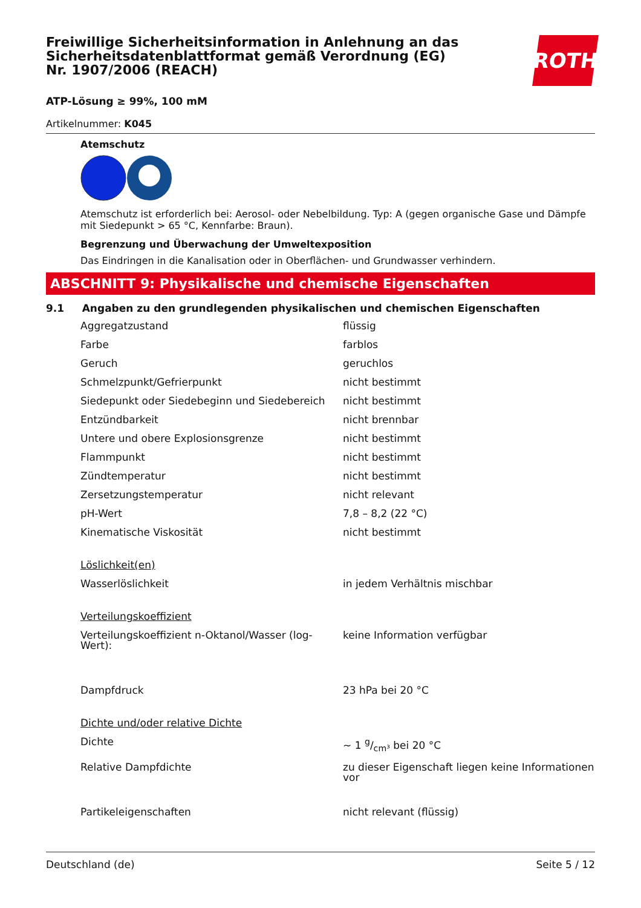Freiwillige Sicherheitsinformation in Anlehnung an das Sicherheitsdatenblattformat gemäß Verordnung (EG) Nr. 1907/2006 (REACH)
ROTH
ATP-Lösung ≥ 99%, 100 mM
Artikelnummer: K045
Atemschutz
Atemschutz ist erforderlich bei: Aerosol- oder Nebelbildung. Typ: A (gegen organische Gase und Dämpfe mit Siedepunkt > 65 °C, Kennfarbe: Braun).
Begrenzung und Überwachung der Umweltexposition
Das Eindringen in die Kanalisation oder in Oberflächen- und Grundwasser verhindern.
ABSCHNITT 9: Physikalische und chemische Eigenschaften
9.1 Angaben zu den grundlegenden physikalischen und chemischen Eigenschaften
| Aggregatzustand | flüssig |
| Farbe | farblos |
| Geruch | geruchlos |
| Schmelzpunkt/Gefrierpunkt | nicht bestimmt |
| Siedepunkt oder Siedebeginn und Siedebereich | nicht bestimmt |
| Entzündbarkeit | nicht brennbar |
| Untere und obere Explosionsgrenze | nicht bestimmt |
| Flammpunkt | nicht bestimmt |
| Zündtemperatur | nicht bestimmt |
| Zersetzungstemperatur | nicht relevant |
| pH-Wert | 7,8 – 8,2 (22 °C) |
| Kinematische Viskosität | nicht bestimmt |
| Löslichkeit(en) | |
| Wasserlöslichkeit | in jedem Verhältnis mischbar |
| Verteilungskoeffizient | |
| Verteilungskoeffizient n-Oktanol/Wasser (log-Wert): | keine Information verfügbar |
| Dampfdruck | 23 hPa bei 20 °C |
| Dichte und/oder relative Dichte | |
| Dichte | ~ 1 g/cm³ bei 20 °C |
| Relative Dampfdichte | zu dieser Eigenschaft liegen keine Informationen vor |
| Partikeleigenschaften | nicht relevant (flüssig) |
Deutschland (de) Seite 5 / 12